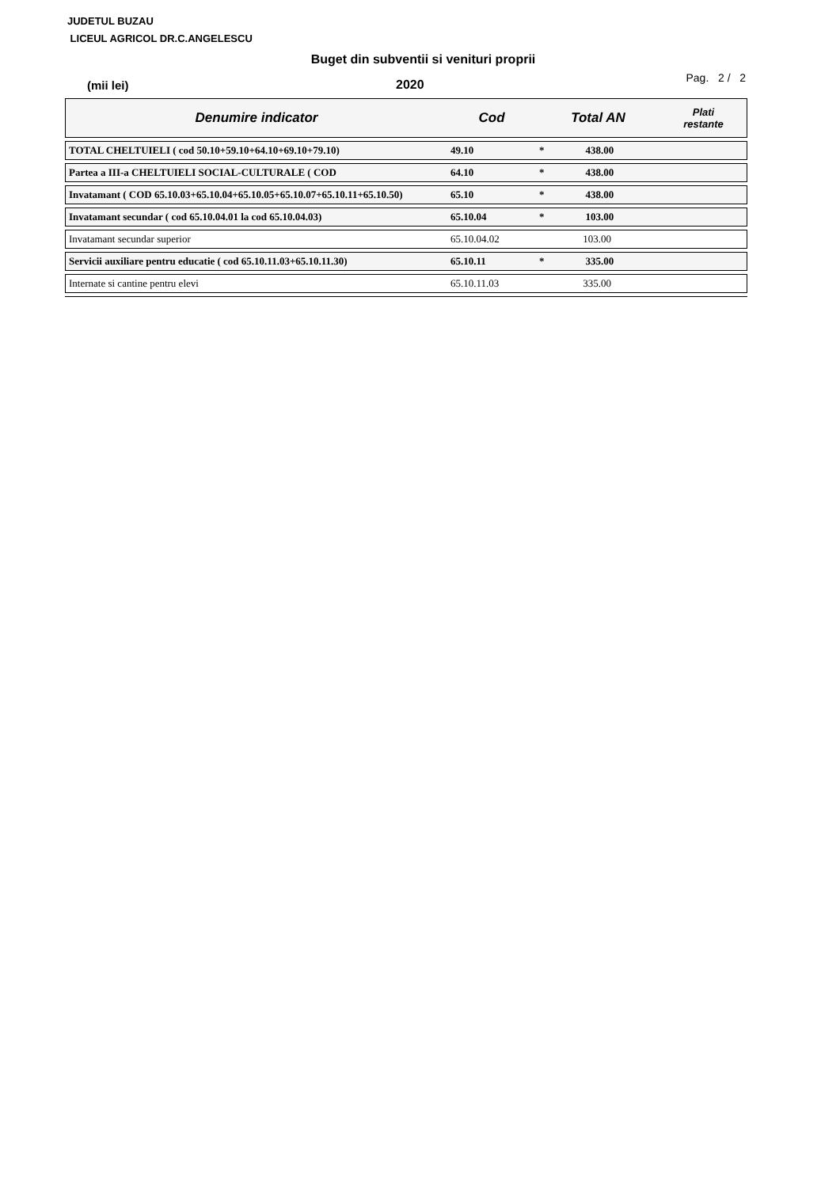JUDETUL BUZAU
LICEUL AGRICOL DR.C.ANGELESCU
Buget din subventii si venituri proprii
(mii lei)
2020
Pag. 2 / 2
| Denumire indicator | Cod | Total AN | Plati restante |
| --- | --- | --- | --- |
| TOTAL CHELTUIELI ( cod 50.10+59.10+64.10+69.10+79.10) | 49.10 | * 438.00 | |
| Partea a III-a CHELTUIELI SOCIAL-CULTURALE ( COD | 64.10 | * 438.00 | |
| Invatamant ( COD 65.10.03+65.10.04+65.10.05+65.10.07+65.10.11+65.10.50) | 65.10 | * 438.00 | |
| Invatamant secundar ( cod 65.10.04.01 la cod 65.10.04.03) | 65.10.04 | * 103.00 | |
| Invatamant secundar superior | 65.10.04.02 | 103.00 | |
| Servicii auxiliare pentru educatie ( cod 65.10.11.03+65.10.11.30) | 65.10.11 | * 335.00 | |
| Internate si cantine pentru elevi | 65.10.11.03 | 335.00 | |